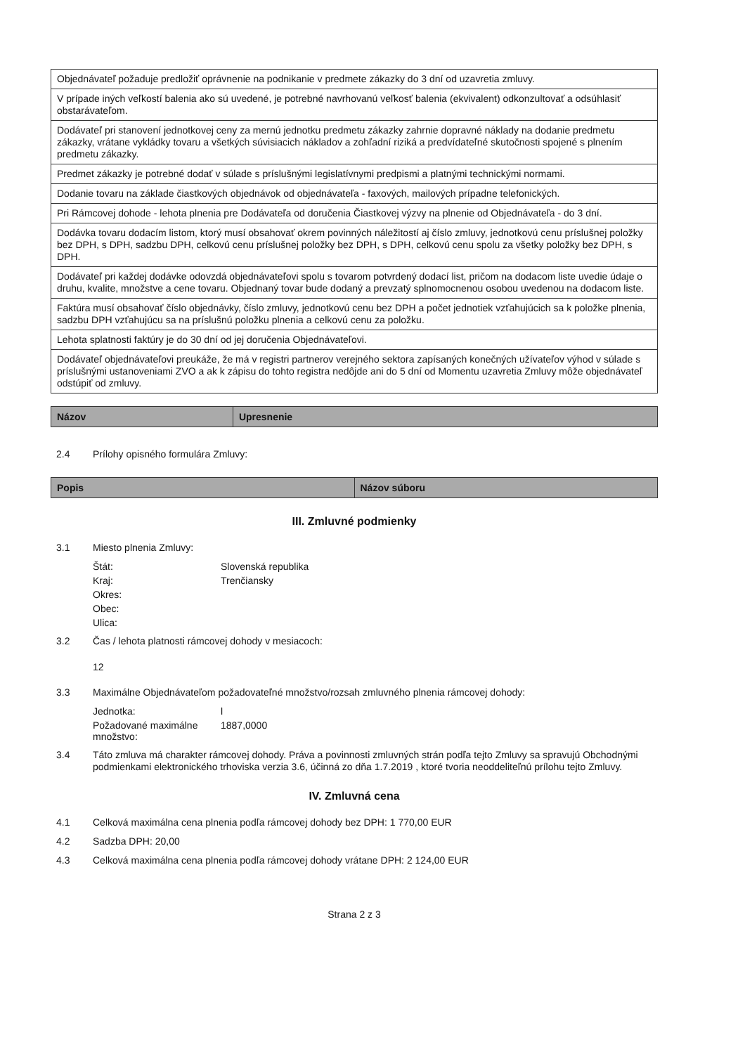| Objednávateľ požaduje predložiť oprávnenie na podnikanie v predmete zákazky do 3 dní od uzavretia zmluvy. |
| V prípade iných veľkostí balenia ako sú uvedené, je potrebné navrhovanú veľkosť balenia (ekvivalent) odkonzultovať a odsúhlasiť obstarávateľom. |
| Dodávateľ pri stanovení jednotkovej ceny za mernú jednotku predmetu zákazky zahrnie dopravné náklady na dodanie predmetu zákazky, vrátane vykládky tovaru a všetkých súvisiacich nákladov a zohľadní riziká a predvídateľné skutočnosti spojené s plnením predmetu zákazky. |
| Predmet zákazky je potrebné dodať v súlade s príslušnými legislatívnymi predpismi a platnými technickými normami. |
| Dodanie tovaru na základe čiastkových objednávok od objednávateľa - faxových, mailových prípadne telefonických. |
| Pri Rámcovej dohode - lehota plnenia pre Dodávateľa od doručenia Čiastkovej výzvy na plnenie od Objednávateľa - do 3 dní. |
| Dodávka tovaru dodacím listom, ktorý musí obsahovať okrem povinných náležitostí aj číslo zmluvy, jednotkovú cenu príslušnej položky bez DPH, s DPH, sadzbu DPH, celkovú cenu príslušnej položky bez DPH, s DPH, celkovú cenu spolu za všetky položky bez DPH, s DPH. |
| Dodávateľ pri každej dodávke odovzdá objednávateľovi spolu s tovarom potvrdený dodací list, pričom na dodacom liste uvedie údaje o druhu, kvalite, množstve a cene tovaru. Objednaný tovar bude dodaný a prevzatý splnomocnenou osobou uvedenou na dodacom liste. |
| Faktúra musí obsahovať číslo objednávky, číslo zmluvy, jednotkovú cenu bez DPH a počet jednotiek vzťahujúcich sa k položke plnenia, sadzbu DPH vzťahujúcu sa na príslušnú položku plnenia a celkovú cenu za položku. |
| Lehota splatnosti faktúry je do 30 dní od jej doručenia Objednávateľovi. |
| Dodávateľ objednávateľovi preukáže, že má v registri partnerov verejného sektora zapísaných konečných užívateľov výhod v súlade s príslušnými ustanoveniami ZVO a ak k zápisu do tohto registra nedôjde ani do 5 dní od Momentu uzavretia Zmluvy môže objednávateľ odstúpiť od zmluvy. |
| Názov | Upresnenie |
| --- | --- |
2.4 Prílohy opisného formulára Zmluvy:
| Popis | Názov súboru |
| --- | --- |
III. Zmluvné podmienky
3.1 Miesto plnenia Zmluvy:
Štát: Slovenská republika
Kraj: Trenčiansky
Okres:
Obec:
Ulica:
3.2 Čas / lehota platnosti rámcovej dohody v mesiacoch:
12
3.3 Maximálne Objednávateľom požadovateľné množstvo/rozsah zmluvného plnenia rámcovej dohody:
Jednotka: l
Požadované maximálne množstvo: 1887,0000
3.4 Táto zmluva má charakter rámcovej dohody. Práva a povinnosti zmluvných strán podľa tejto Zmluvy sa spravujú Obchodnými podmienkami elektronického trhoviska verzia 3.6, účinná zo dňa 1.7.2019 , ktoré tvoria neoddeliteľnú prílohu tejto Zmluvy.
IV. Zmluvná cena
4.1 Celková maximálna cena plnenia podľa rámcovej dohody bez DPH: 1 770,00 EUR
4.2 Sadzba DPH: 20,00
4.3 Celková maximálna cena plnenia podľa rámcovej dohody vrátane DPH: 2 124,00 EUR
Strana 2 z 3